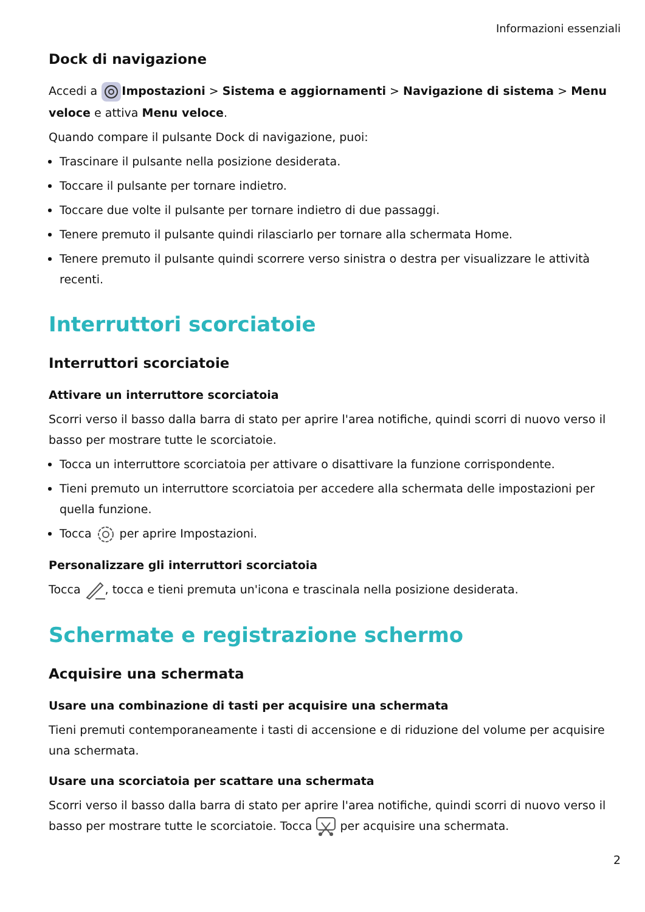Informazioni essenziali
Dock di navigazione
Accedi a Impostazioni > Sistema e aggiornamenti > Navigazione di sistema > Menu veloce e attiva Menu veloce.
Quando compare il pulsante Dock di navigazione, puoi:
Trascinare il pulsante nella posizione desiderata.
Toccare il pulsante per tornare indietro.
Toccare due volte il pulsante per tornare indietro di due passaggi.
Tenere premuto il pulsante quindi rilasciarlo per tornare alla schermata Home.
Tenere premuto il pulsante quindi scorrere verso sinistra o destra per visualizzare le attività recenti.
Interruttori scorciatoie
Interruttori scorciatoie
Attivare un interruttore scorciatoia
Scorri verso il basso dalla barra di stato per aprire l'area notifiche, quindi scorri di nuovo verso il basso per mostrare tutte le scorciatoie.
Tocca un interruttore scorciatoia per attivare o disattivare la funzione corrispondente.
Tieni premuto un interruttore scorciatoia per accedere alla schermata delle impostazioni per quella funzione.
Tocca per aprire Impostazioni.
Personalizzare gli interruttori scorciatoia
Tocca , tocca e tieni premuta un'icona e trascinala nella posizione desiderata.
Schermate e registrazione schermo
Acquisire una schermata
Usare una combinazione di tasti per acquisire una schermata
Tieni premuti contemporaneamente i tasti di accensione e di riduzione del volume per acquisire una schermata.
Usare una scorciatoia per scattare una schermata
Scorri verso il basso dalla barra di stato per aprire l'area notifiche, quindi scorri di nuovo verso il basso per mostrare tutte le scorciatoie. Tocca per acquisire una schermata.
2